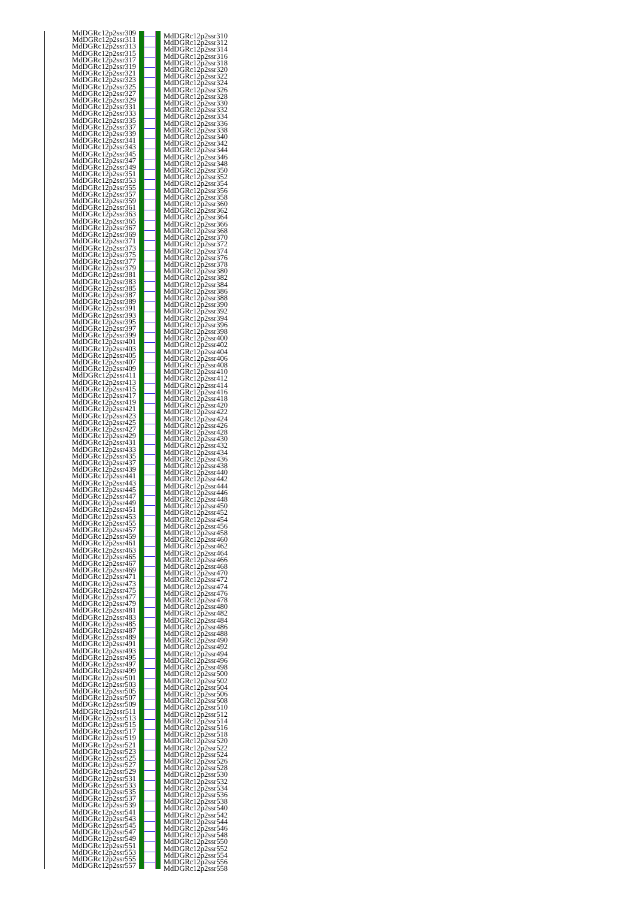MdDGRc12p2ssr309
MdDGRc12p2ssr311
MdDGRc12p2ssr313
MdDGRc12p2ssr315
MdDGRc12p2ssr317
MdDGRc12p2ssr319
MdDGRc12p2ssr321
MdDGRc12p2ssr323
MdDGRc12p2ssr325
MdDGRc12p2ssr327
MdDGRc12p2ssr329
MdDGRc12p2ssr331
MdDGRc12p2ssr333
MdDGRc12p2ssr335
MdDGRc12p2ssr337
MdDGRc12p2ssr339
MdDGRc12p2ssr341
MdDGRc12p2ssr343
MdDGRc12p2ssr345
MdDGRc12p2ssr347
MdDGRc12p2ssr349
MdDGRc12p2ssr351
MdDGRc12p2ssr353
MdDGRc12p2ssr355
MdDGRc12p2ssr357
MdDGRc12p2ssr359
MdDGRc12p2ssr361
MdDGRc12p2ssr363
MdDGRc12p2ssr365
MdDGRc12p2ssr367
MdDGRc12p2ssr369
MdDGRc12p2ssr371
MdDGRc12p2ssr373
MdDGRc12p2ssr375
MdDGRc12p2ssr377
MdDGRc12p2ssr379
MdDGRc12p2ssr381
MdDGRc12p2ssr383
MdDGRc12p2ssr385
MdDGRc12p2ssr387
MdDGRc12p2ssr389
MdDGRc12p2ssr391
MdDGRc12p2ssr393
MdDGRc12p2ssr395
MdDGRc12p2ssr397
MdDGRc12p2ssr399
MdDGRc12p2ssr401
MdDGRc12p2ssr403
MdDGRc12p2ssr405
MdDGRc12p2ssr407
MdDGRc12p2ssr409
MdDGRc12p2ssr411
MdDGRc12p2ssr413
MdDGRc12p2ssr415
MdDGRc12p2ssr417
MdDGRc12p2ssr419
MdDGRc12p2ssr421
MdDGRc12p2ssr423
MdDGRc12p2ssr425
MdDGRc12p2ssr427
MdDGRc12p2ssr429
MdDGRc12p2ssr431
MdDGRc12p2ssr433
MdDGRc12p2ssr435
MdDGRc12p2ssr437
MdDGRc12p2ssr439
MdDGRc12p2ssr441
MdDGRc12p2ssr443
MdDGRc12p2ssr445
MdDGRc12p2ssr447
MdDGRc12p2ssr449
MdDGRc12p2ssr451
MdDGRc12p2ssr453
MdDGRc12p2ssr455
MdDGRc12p2ssr457
MdDGRc12p2ssr459
MdDGRc12p2ssr461
MdDGRc12p2ssr463
MdDGRc12p2ssr465
MdDGRc12p2ssr467
MdDGRc12p2ssr469
MdDGRc12p2ssr471
MdDGRc12p2ssr473
MdDGRc12p2ssr475
MdDGRc12p2ssr477
MdDGRc12p2ssr479
MdDGRc12p2ssr481
MdDGRc12p2ssr483
MdDGRc12p2ssr485
MdDGRc12p2ssr487
MdDGRc12p2ssr489
MdDGRc12p2ssr491
MdDGRc12p2ssr493
MdDGRc12p2ssr495
MdDGRc12p2ssr497
MdDGRc12p2ssr499
MdDGRc12p2ssr501
MdDGRc12p2ssr503
MdDGRc12p2ssr505
MdDGRc12p2ssr507
MdDGRc12p2ssr509
MdDGRc12p2ssr511
MdDGRc12p2ssr513
MdDGRc12p2ssr515
MdDGRc12p2ssr517
MdDGRc12p2ssr519
MdDGRc12p2ssr521
MdDGRc12p2ssr523
MdDGRc12p2ssr525
MdDGRc12p2ssr527
MdDGRc12p2ssr529
MdDGRc12p2ssr531
MdDGRc12p2ssr533
MdDGRc12p2ssr535
MdDGRc12p2ssr537
MdDGRc12p2ssr539
MdDGRc12p2ssr541
MdDGRc12p2ssr543
MdDGRc12p2ssr545
MdDGRc12p2ssr547
MdDGRc12p2ssr549
MdDGRc12p2ssr551
MdDGRc12p2ssr553
MdDGRc12p2ssr555
MdDGRc12p2ssr557
MdDGRc12p2ssr310
MdDGRc12p2ssr312
MdDGRc12p2ssr314
MdDGRc12p2ssr316
MdDGRc12p2ssr318
MdDGRc12p2ssr320
MdDGRc12p2ssr322
MdDGRc12p2ssr324
MdDGRc12p2ssr326
MdDGRc12p2ssr328
MdDGRc12p2ssr330
MdDGRc12p2ssr332
MdDGRc12p2ssr334
MdDGRc12p2ssr336
MdDGRc12p2ssr338
MdDGRc12p2ssr340
MdDGRc12p2ssr342
MdDGRc12p2ssr344
MdDGRc12p2ssr346
MdDGRc12p2ssr348
MdDGRc12p2ssr350
MdDGRc12p2ssr352
MdDGRc12p2ssr354
MdDGRc12p2ssr356
MdDGRc12p2ssr358
MdDGRc12p2ssr360
MdDGRc12p2ssr362
MdDGRc12p2ssr364
MdDGRc12p2ssr366
MdDGRc12p2ssr368
MdDGRc12p2ssr370
MdDGRc12p2ssr372
MdDGRc12p2ssr374
MdDGRc12p2ssr376
MdDGRc12p2ssr378
MdDGRc12p2ssr380
MdDGRc12p2ssr382
MdDGRc12p2ssr384
MdDGRc12p2ssr386
MdDGRc12p2ssr388
MdDGRc12p2ssr390
MdDGRc12p2ssr392
MdDGRc12p2ssr394
MdDGRc12p2ssr396
MdDGRc12p2ssr398
MdDGRc12p2ssr400
MdDGRc12p2ssr402
MdDGRc12p2ssr404
MdDGRc12p2ssr406
MdDGRc12p2ssr408
MdDGRc12p2ssr410
MdDGRc12p2ssr412
MdDGRc12p2ssr414
MdDGRc12p2ssr416
MdDGRc12p2ssr418
MdDGRc12p2ssr420
MdDGRc12p2ssr422
MdDGRc12p2ssr424
MdDGRc12p2ssr426
MdDGRc12p2ssr428
MdDGRc12p2ssr430
MdDGRc12p2ssr432
MdDGRc12p2ssr434
MdDGRc12p2ssr436
MdDGRc12p2ssr438
MdDGRc12p2ssr440
MdDGRc12p2ssr442
MdDGRc12p2ssr444
MdDGRc12p2ssr446
MdDGRc12p2ssr448
MdDGRc12p2ssr450
MdDGRc12p2ssr452
MdDGRc12p2ssr454
MdDGRc12p2ssr456
MdDGRc12p2ssr458
MdDGRc12p2ssr460
MdDGRc12p2ssr462
MdDGRc12p2ssr464
MdDGRc12p2ssr466
MdDGRc12p2ssr468
MdDGRc12p2ssr470
MdDGRc12p2ssr472
MdDGRc12p2ssr474
MdDGRc12p2ssr476
MdDGRc12p2ssr478
MdDGRc12p2ssr480
MdDGRc12p2ssr482
MdDGRc12p2ssr484
MdDGRc12p2ssr486
MdDGRc12p2ssr488
MdDGRc12p2ssr490
MdDGRc12p2ssr492
MdDGRc12p2ssr494
MdDGRc12p2ssr496
MdDGRc12p2ssr498
MdDGRc12p2ssr500
MdDGRc12p2ssr502
MdDGRc12p2ssr504
MdDGRc12p2ssr506
MdDGRc12p2ssr508
MdDGRc12p2ssr510
MdDGRc12p2ssr512
MdDGRc12p2ssr514
MdDGRc12p2ssr516
MdDGRc12p2ssr518
MdDGRc12p2ssr520
MdDGRc12p2ssr522
MdDGRc12p2ssr524
MdDGRc12p2ssr526
MdDGRc12p2ssr528
MdDGRc12p2ssr530
MdDGRc12p2ssr532
MdDGRc12p2ssr534
MdDGRc12p2ssr536
MdDGRc12p2ssr538
MdDGRc12p2ssr540
MdDGRc12p2ssr542
MdDGRc12p2ssr544
MdDGRc12p2ssr546
MdDGRc12p2ssr548
MdDGRc12p2ssr550
MdDGRc12p2ssr552
MdDGRc12p2ssr554
MdDGRc12p2ssr556
MdDGRc12p2ssr558